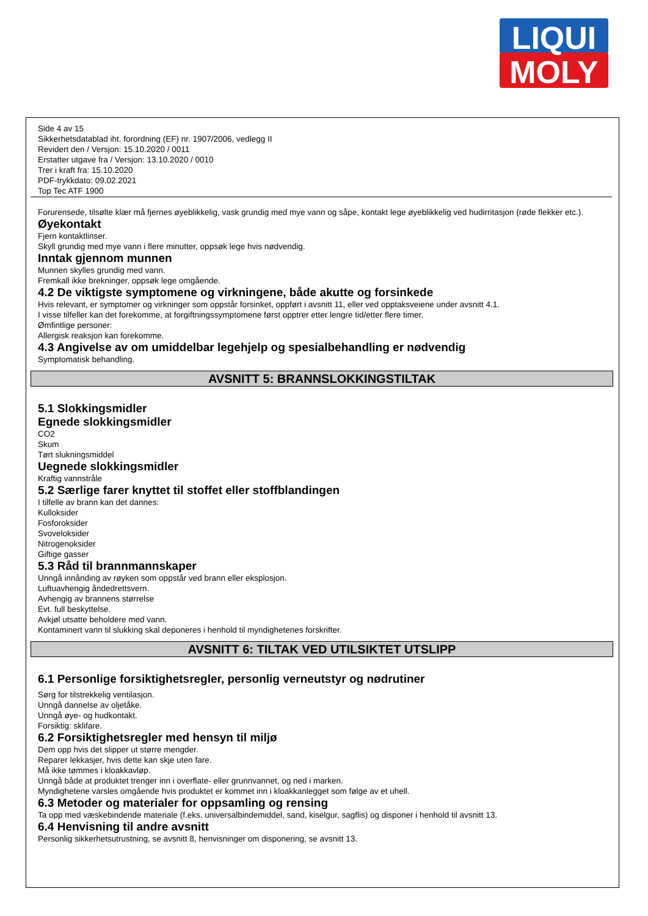LIQUI
MOLY
Side 4 av 15
Sikkerhetsdatablad iht. forordning (EF) nr. 1907/2006, vedlegg II
Revidert den / Versjon: 15.10.2020 / 0011
Erstatter utgave fra / Versjon: 13.10.2020 / 0010
Trer i kraft fra: 15.10.2020
PDF-trykkdato: 09.02.2021
Top Tec ATF 1900
Forurensede, tilsølte klær må fjernes øyeblikkelig, vask grundig med mye vann og såpe, kontakt lege øyeblikkelig ved hudirritasjon (røde flekker etc.).
Øyekontakt
Fjern kontaktlinser.
Skyll grundig med mye vann i flere minutter, oppsøk lege hvis nødvendig.
Inntak gjennom munnen
Munnen skylles grundig med vann.
Fremkall ikke brekninger, oppsøk lege omgående.
4.2 De viktigste symptomene og virkningene, både akutte og forsinkede
Hvis relevant, er symptomer og virkninger som oppstår forsinket, oppført i avsnitt 11, eller ved opptaksveiene under avsnitt 4.1.
I visse tilfeller kan det forekomme, at forgiftningssymptomene først opptrer etter lengre tid/etter flere timer.
Ømfintlige personer:
Allergisk reaksjon kan forekomme.
4.3 Angivelse av om umiddelbar legehjelp og spesialbehandling er nødvendig
Symptomatisk behandling.
AVSNITT 5: BRANNSLOKKINGSTILTAK
5.1 Slokkingsmidler
Egnede slokkingsmidler
CO2
Skum
Tørt slukningsmiddel
Uegnede slokkingsmidler
Kraftig vannstråle
5.2 Særlige farer knyttet til stoffet eller stoffblandingen
I tilfelle av brann kan det dannes:
Kulloksider
Fosforoksider
Svoveloksider
Nitrogenoksider
Giftige gasser
5.3 Råd til brannmannskaper
Unngå innånding av røyken som oppstår ved brann eller eksplosjon.
Luftuavhengig åndedrettsvern.
Avhengig av brannens størrelse
Evt. full beskyttelse.
Avkjøl utsatte beholdere med vann.
Kontaminert vann til slukking skal deponeres i henhold til myndighetenes forskrifter.
AVSNITT 6: TILTAK VED UTILSIKTET UTSLIPP
6.1 Personlige forsiktighetsregler, personlig verneutstyr og nødrutiner
Sørg for tilstrekkelig ventilasjon.
Unngå dannelse av oljetåke.
Unngå øye- og hudkontakt.
Forsiktig: sklifare.
6.2 Forsiktighetsregler med hensyn til miljø
Dem opp hvis det slipper ut større mengder.
Reparer lekkasjer, hvis dette kan skje uten fare.
Må ikke tømmes i kloakkavløp.
Unngå både at produktet trenger inn i overflate- eller grunnvannet, og ned i marken.
Myndighetene varsles omgående hvis produktet er kommet inn i kloakkanlegget som følge av et uhell.
6.3 Metoder og materialer for oppsamling og rensing
Ta opp med væskebindende materiale (f.eks. universalbindemiddel, sand, kiselgur, sagflis) og disponer i henhold til avsnitt 13.
6.4 Henvisning til andre avsnitt
Personlig sikkerhetsutrustning, se avsnitt 8, henvisninger om disponering, se avsnitt 13.